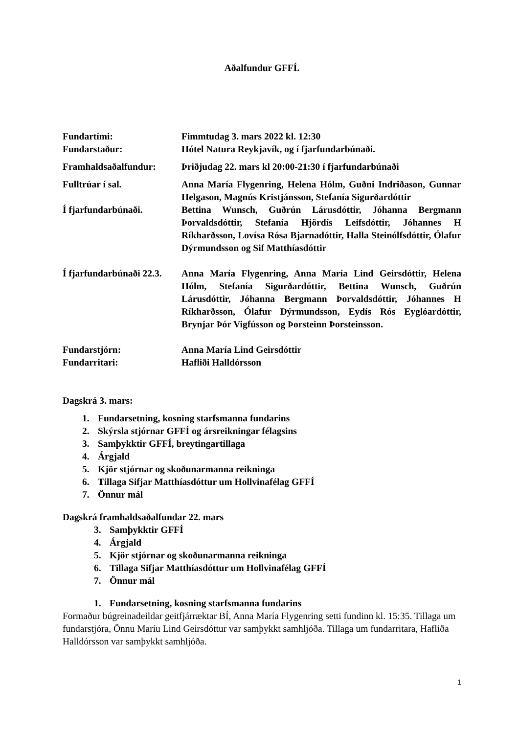Aðalfundur GFFÍ.
Fundartími: Fimmtudag 3. mars 2022 kl. 12:30
Fundarstaður: Hótel Natura Reykjavík, og í fjarfundarbúnaði.
Framhaldsaðalfundur: Þriðjudag 22. mars kl 20:00-21:30 í fjarfundarbúnaði
Fulltrúar í sal. Anna María Flygenring, Helena Hólm, Guðni Indriðason, Gunnar Helgason, Magnús Kristjánsson, Stefanía Sigurðardóttir
Í fjarfundarbúnaði. Bettina Wunsch, Guðrún Lárusdóttir, Jóhanna Bergmann Þorvaldsdóttir, Stefanía Hjördís Leifsdóttir, Jóhannes H Ríkharðsson, Lovísa Rósa Bjarnadóttir, Halla Steinólfsdóttir, Ólafur Dýrmundsson og Sif Matthíasdóttir
Í fjarfundarbúnaði 22.3.
Anna María Flygenring, Anna María Lind Geirsdóttir, Helena Hólm, Stefanía Sigurðardóttir, Bettina Wunsch, Guðrún Lárusdóttir, Jóhanna Bergmann Þorvaldsdóttir, Jóhannes H Ríkharðsson, Ólafur Dýrmundsson, Eydís Rós Eyglóardóttir, Brynjar Þór Vigfússon og Þorsteinn Þorsteinsson.
Fundarstjórn: Anna María Lind Geirsdóttir
Fundarritari: Hafliði Halldórsson
Dagskrá 3. mars:
1. Fundarsetning, kosning starfsmanna fundarins
2. Skýrsla stjórnar GFFÍ og ársreikningar félagsins
3. Samþykktir GFFÍ, breytingartillaga
4. Árgjald
5. Kjör stjórnar og skoðunarmanna reikninga
6. Tillaga Sifjar Matthíasdóttur um Hollvinafélag GFFÍ
7. Önnur mál
Dagskrá framhaldsaðalfundar 22. mars
3. Samþykktir GFFÍ
4. Árgjald
5. Kjör stjórnar og skoðunarmanna reikninga
6. Tillaga Sifjar Matthíasdóttur um Hollvinafélag GFFÍ
7. Önnur mál
1. Fundarsetning, kosning starfsmanna fundarins
Formaður búgreinadeildar geitfjárræktar BÍ, Anna María Flygenring setti fundinn kl. 15:35. Tillaga um fundarstjóra, Önnu Maríu Lind Geirsdóttur var samþykkt samhljóða. Tillaga um fundarritara, Hafliða Halldórsson var samþykkt samhljóða.
1